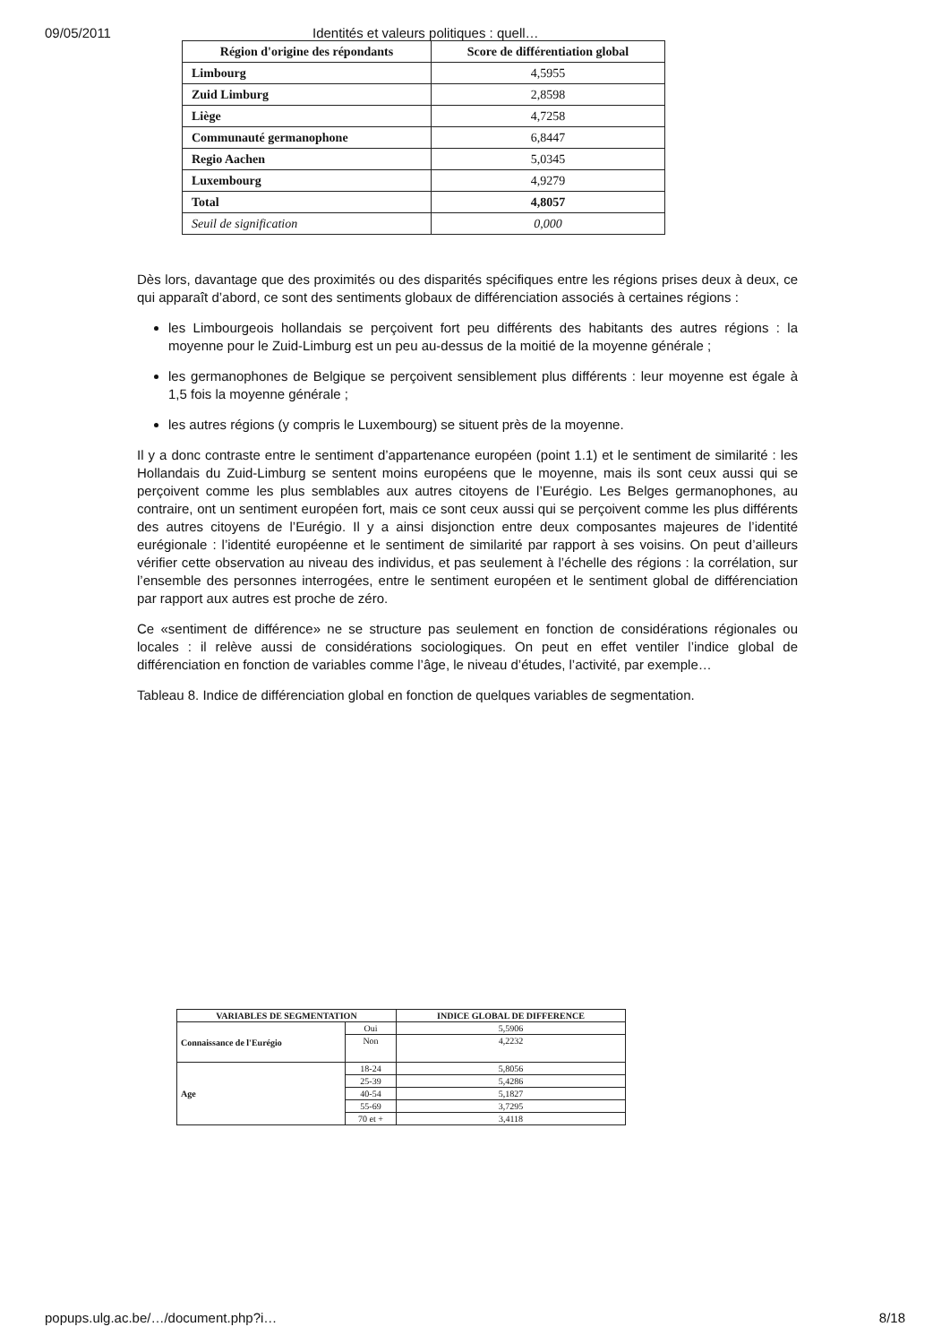09/05/2011 Identités et valeurs politiques : quell…
| Région d'origine des répondants | Score de différentiation global |
| --- | --- |
| Limbourg | 4,5955 |
| Zuid Limburg | 2,8598 |
| Liège | 4,7258 |
| Communauté germanophone | 6,8447 |
| Regio Aachen | 5,0345 |
| Luxembourg | 4,9279 |
| Total | 4,8057 |
| Seuil de signification | 0,000 |
Dès lors, davantage que des proximités ou des disparités spécifiques entre les régions prises deux à deux, ce qui apparaît d’abord, ce sont des sentiments globaux de différenciation associés à certaines régions :
les Limbourgeois hollandais se perçoivent fort peu différents des habitants des autres régions : la moyenne pour le Zuid-Limburg est un peu au-dessus de la moitié de la moyenne générale ;
les germanophones de Belgique se perçoivent sensiblement plus différents : leur moyenne est égale à 1,5 fois la moyenne générale ;
les autres régions (y compris le Luxembourg) se situent près de la moyenne.
Il y a donc contraste entre le sentiment d’appartenance européen (point 1.1) et le sentiment de similarité : les Hollandais du Zuid-Limburg se sentent moins européens que le moyenne, mais ils sont ceux aussi qui se perçoivent comme les plus semblables aux autres citoyens de l’Eurégio. Les Belges germanophones, au contraire, ont un sentiment européen fort, mais ce sont ceux aussi qui se perçoivent comme les plus différents des autres citoyens de l’Eurégio. Il y a ainsi disjonction entre deux composantes majeures de l’identité eurégionale : l’identité européenne et le sentiment de similarité par rapport à ses voisins. On peut d’ailleurs vérifier cette observation au niveau des individus, et pas seulement à l’échelle des régions : la corrélation, sur l’ensemble des personnes interrogées, entre le sentiment européen et le sentiment global de différenciation par rapport aux autres est proche de zéro.
Ce «sentiment de différence» ne se structure pas seulement en fonction de considérations régionales ou locales : il relève aussi de considérations sociologiques. On peut en effet ventiler l’indice global de différenciation en fonction de variables comme l’âge, le niveau d’études, l’activité, par exemple…
Tableau 8. Indice de différenciation global en fonction de quelques variables de segmentation.
| VARIABLES DE SEGMENTATION | | INDICE GLOBAL DE DIFFERENCE |
| --- | --- | --- |
| Connaissance de l'Eurégio | Oui | 5,5906 |
| | Non | 4,2232 |
| Age | 18-24 | 5,8056 |
| | 25-39 | 5,4286 |
| | 40-54 | 5,1827 |
| | 55-69 | 3,7295 |
| | 70 et + | 3,4118 |
popups.ulg.ac.be/…/document.php?i… 8/18